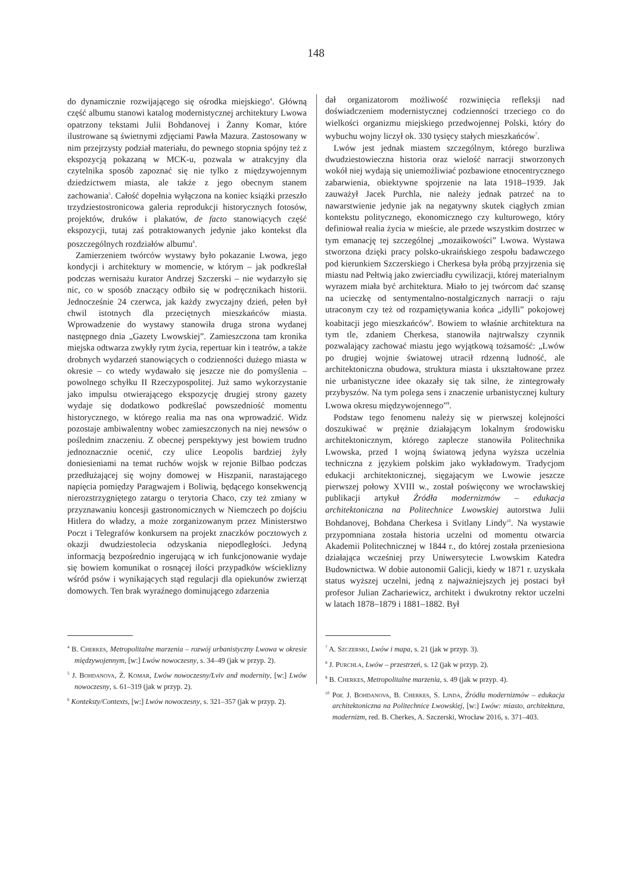148
do dynamicznie rozwijającego się ośrodka miejskiego<sup>4</sup>. Główną część albumu stanowi katalog modernistycznej architektury Lwowa opatrzony tekstami Julii Bohdanovej i Żanny Komar, które ilustrowane są świetnymi zdjęciami Pawła Mazura. Zastosowany w nim przejrzysty podział materiału, do pewnego stopnia spójny też z ekspozycją pokazaną w MCK-u, pozwala w atrakcyjny dla czytelnika sposób zapoznać się nie tylko z międzywojennym dziedzictwem miasta, ale także z jego obecnym stanem zachowania<sup>5</sup>. Całość dopełnia wyłączona na koniec książki przeszło trzydziestostronicowa galeria reprodukcji historycznych fotosów, projektów, druków i plakatów, de facto stanowiących część ekspozycji, tutaj zaś potraktowanych jedynie jako kontekst dla poszczególnych rozdziałów albumu<sup>6</sup>.
Zamierzeniem twórców wystawy było pokazanie Lwowa, jego kondycji i architektury w momencie, w którym – jak podkreślał podczas wernisażu kurator Andrzej Szczerski – nie wydarzyło się nic, co w sposób znaczący odbiło się w podręcznikach historii. Jednocześnie 24 czerwca, jak każdy zwyczajny dzień, pełen był chwil istotnych dla przeciętnych mieszkańców miasta. Wprowadzenie do wystawy stanowiła druga strona wydanej następnego dnia „Gazety Lwowskiej”. Zamieszczona tam kronika miejska odtwarza zwykły rytm życia, repertuar kin i teatrów, a także drobnych wydarzeń stanowiących o codzienności dużego miasta w okresie – co wtedy wydawało się jeszcze nie do pomyślenia – powolnego schyłku II Rzeczypospolitej. Już samo wykorzystanie jako impulsu otwierającego ekspozycję drugiej strony gazety wydaje się dodatkowo podkreślać powszedniość momentu historycznego, w którego realia ma nas ona wprowadzić. Widz pozostaje ambiwalentny wobec zamieszczonych na niej newsów o poślednim znaczeniu. Z obecnej perspektywy jest bowiem trudno jednoznacznie ocenić, czy ulice Leopolis bardziej żyły doniesieniami na temat ruchów wojsk w rejonie Bilbao podczas przedłużającej się wojny domowej w Hiszpanii, narastającego napięcia pomiędzy Paragwajem i Boliwią, będącego konsekwencją nierozstrzygniętego zatargu o terytoria Chaco, czy też zmiany w przyznawaniu koncesji gastronomicznych w Niemczech po dojściu Hitlera do władzy, a może zorganizowanym przez Ministerstwo Poczt i Telegrafów konkursem na projekt znaczków pocztowych z okazji dwudziestolecia odzyskania niepodległości. Jedyną informacją bezpośrednio ingerującą w ich funkcjonowanie wydaje się bowiem komunikat o rosnącej ilości przypadków wścieklizny wśród psów i wynikających stąd regulacji dla opiekunów zwierząt domowych. Ten brak wyraźnego dominującego zdarzenia
<sup>4</sup> B. Cherkes, Metropolitalne marzenia – rozwój urbanistyczny Lwowa w okresie międzywojennym, [w:] Lwów nowoczesny, s. 34–49 (jak w przyp. 2).
<sup>5</sup> J. Bohdanova, Ż. Komar, Lwów nowoczesny/Lviv and modernity, [w:] Lwów nowoczesny, s. 61–319 (jak w przyp. 2).
<sup>6</sup> Konteksty/Contexts, [w:] Lwów nowoczesny, s. 321–357 (jak w przyp. 2).
dał organizatorom możliwość rozwinięcia refleksji nad doświadczeniem modernistycznej codzienności trzeciego co do wielkości organizmu miejskiego przedwojennej Polski, który do wybuchu wojny liczył ok. 330 tysięcy stałych mieszkańców<sup>7</sup>.
Lwów jest jednak miastem szczególnym, którego burzliwa dwudziestowieczna historia oraz wielość narracji stworzonych wokół niej wydają się uniemożliwiać pozbawione etnocentrycznego zabarwienia, obiektywne spojrzenie na lata 1918–1939. Jak zauważył Jacek Purchla, nie należy jednak patrzeć na to nawarstwienie jedynie jak na negatywny skutek ciągłych zmian kontekstu politycznego, ekonomicznego czy kulturowego, który definiował realia życia w mieście, ale przede wszystkim dostrzec w tym emanację tej szczególnej „mozaikowości” Lwowa. Wystawa stworzona dzięki pracy polsko-ukraińskiego zespołu badawczego pod kierunkiem Szczerskiego i Cherkesa była próbą przyjrzenia się miastu nad Pełtwią jako zwierciadłu cywilizacji, której materialnym wyrazem miała być architektura. Miało to jej twórcom dać szansę na ucieczkę od sentymentalno-nostalgicznych narracji o raju utraconym czy też od rozpamiętywania końca „idylli” pokojowej koabitacji jego mieszkańców<sup>8</sup>. Bowiem to właśnie architektura na tym tle, zdaniem Cherkesa, stanowiła najtrwalszy czynnik pozwalający zachować miastu jego wyjątkową tożsamość: „Lwów po drugiej wojnie światowej utracił rdzenną ludność, ale architektoniczna obudowa, struktura miasta i ukształtowane przez nie urbanistyczne idee okazały się tak silne, że zintegrowały przybyszów. Na tym polega sens i znaczenie urbanistycznej kultury Lwowa okresu międzywojennego”<sup>9</sup>.
Podstaw tego fenomenu należy się w pierwszej kolejności doszukiwać w prężnie działającym lokalnym środowisku architektonicznym, którego zaplecze stanowiła Politechnika Lwowska, przed I wojną światową jedyna wyższa uczelnia techniczna z językiem polskim jako wykładowym. Tradycjom edukacji architektonicznej, sięgającym we Lwowie jeszcze pierwszej połowy XVIII w., został poświęcony we wrocławskiej publikacji artykuł Źródła modernizmów – edukacja architektoniczna na Politechnice Lwowskiej autorstwa Julii Bohdanovej, Bohdana Cherkesa i Svitlany Lindy<sup>10</sup>. Na wystawie przypomniana została historia uczelni od momentu otwarcia Akademii Politechnicznej w 1844 r., do której została przeniesiona działająca wcześniej przy Uniwersytecie Lwowskim Katedra Budownictwa. W dobie autonomii Galicji, kiedy w 1871 r. uzyskała status wyższej uczelni, jedną z najważniejszych jej postaci był profesor Julian Zachariewicz, architekt i dwukrotny rektor uczelni w latach 1878–1879 i 1881–1882. Był
<sup>7</sup> A. Szczerski, Lwów i mapa, s. 21 (jak w przyp. 3).
<sup>8</sup> J. Purchla, Lwów – przestrzeń, s. 12 (jak w przyp. 2).
<sup>9</sup> B. Cherkes, Metropolitalne marzenia, s. 49 (jak w przyp. 4).
<sup>10</sup> Por. J. Bohdanova, B. Cherkes, S. Linda, Źródła modernizmów – edukacja architektoniczna na Politechnice Lwowskiej, [w:] Lwów: miasto, architektura, modernizm, red. B. Cherkes, A. Szczerski, Wrocław 2016, s. 371–403.